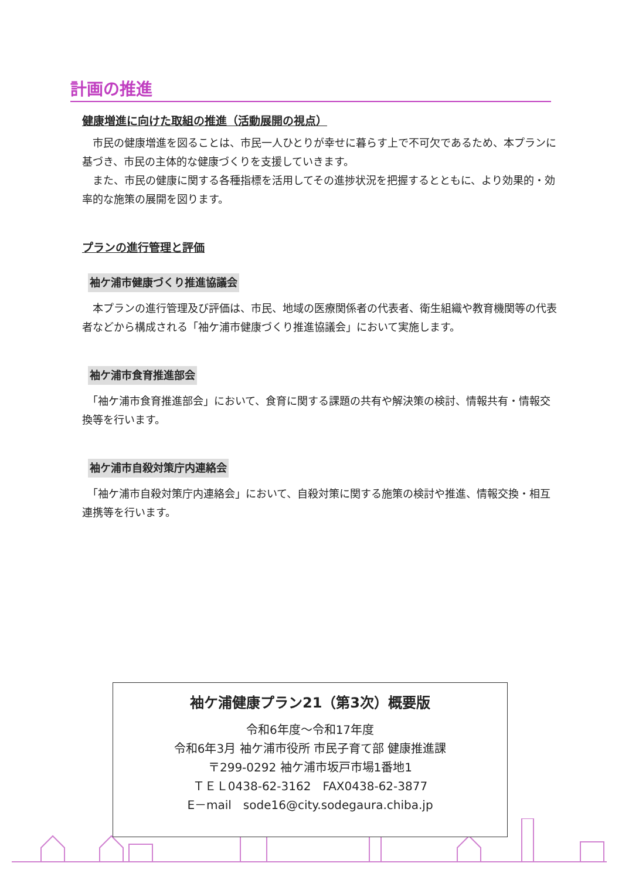計画の推進
健康増進に向けた取組の推進（活動展開の視点）
　市民の健康増進を図ることは、市民一人ひとりが幸せに暮らす上で不可欠であるため、本プランに基づき、市民の主体的な健康づくりを支援していきます。
　また、市民の健康に関する各種指標を活用してその進捗状況を把握するとともに、より効果的・効率的な施策の展開を図ります。
プランの進行管理と評価
袖ケ浦市健康づくり推進協議会
　本プランの進行管理及び評価は、市民、地域の医療関係者の代表者、衛生組織や教育機関等の代表者などから構成される「袖ケ浦市健康づくり推進協議会」において実施します。
袖ケ浦市食育推進部会
　「袖ケ浦市食育推進部会」において、食育に関する課題の共有や解決策の検討、情報共有・情報交換等を行います。
袖ケ浦市自殺対策庁内連絡会
　「袖ケ浦市自殺対策庁内連絡会」において、自殺対策に関する施策の検討や推進、情報交換・相互連携等を行います。
袖ケ浦健康プラン21（第3次）概要版
令和6年度～令和17年度
令和6年3月 袖ケ浦市役所 市民子育て部 健康推進課
〒299-0292 袖ケ浦市坂戸市場1番地1
ＴＥＬ0438-62-3162　FAX0438-62-3877
E－mail　sode16@city.sodegaura.chiba.jp